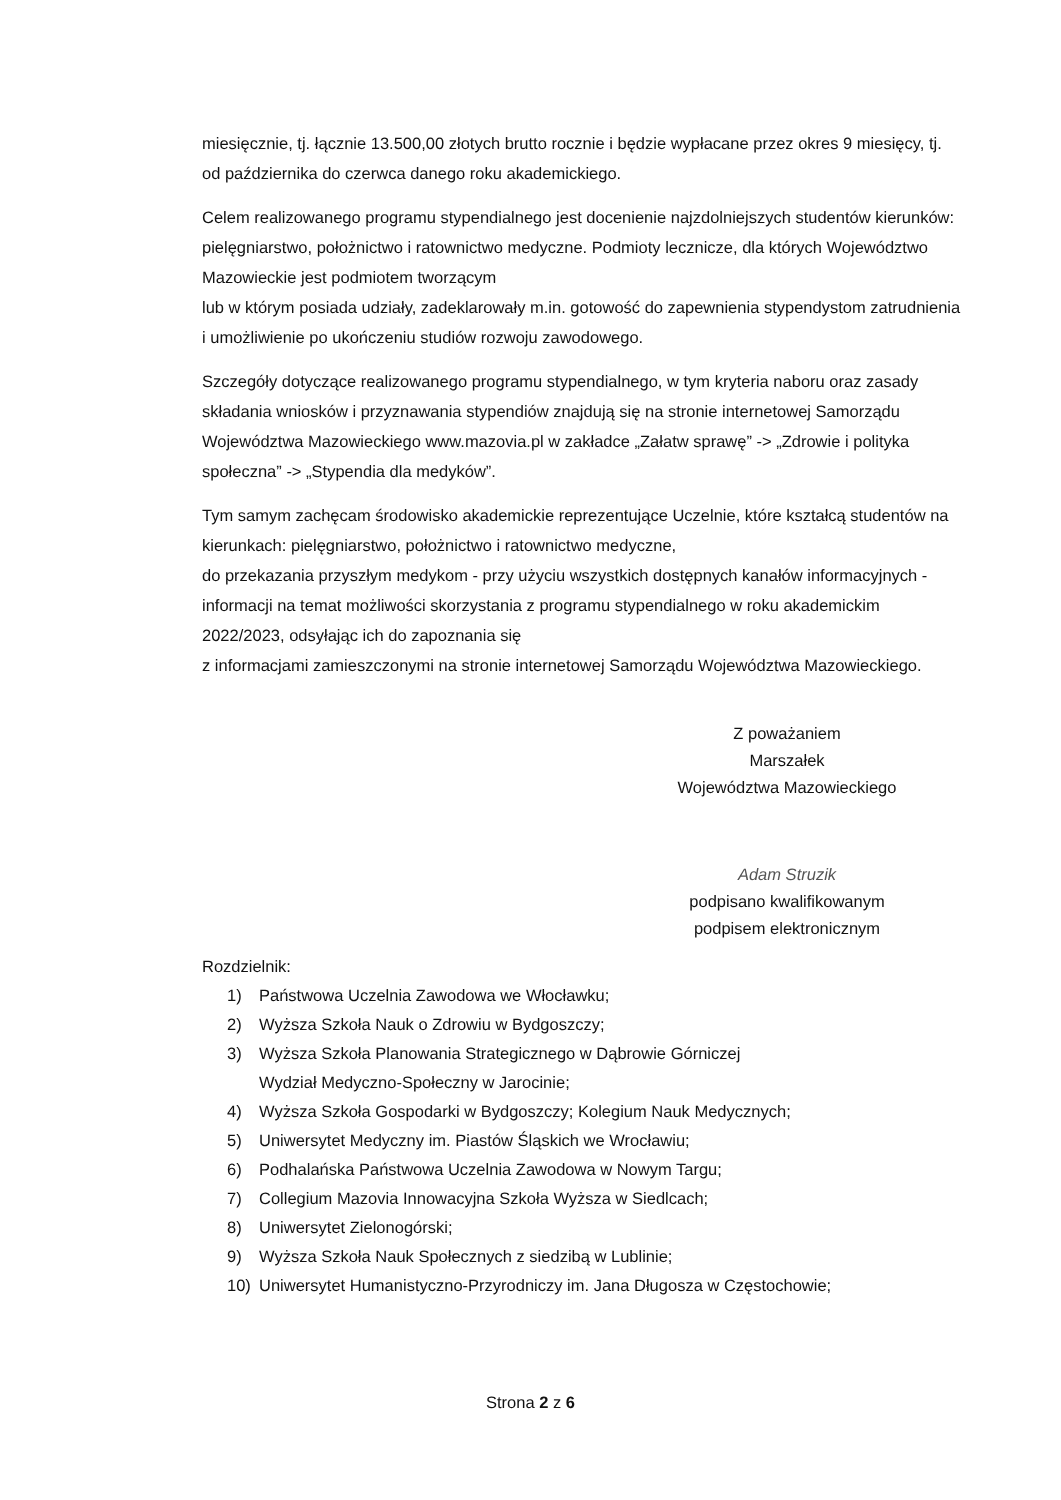miesięcznie, tj. łącznie 13.500,00 złotych brutto rocznie i będzie wypłacane przez okres 9 miesięcy, tj. od października do czerwca danego roku akademickiego.
Celem realizowanego programu stypendialnego jest docenienie najzdolniejszych studentów kierunków: pielęgniarstwo, położnictwo i ratownictwo medyczne. Podmioty lecznicze, dla których Województwo Mazowieckie jest podmiotem tworzącym
lub w którym posiada udziały, zadeklarowały m.in. gotowość do zapewnienia stypendystom zatrudnienia i umożliwienie po ukończeniu studiów rozwoju zawodowego.
Szczegóły dotyczące realizowanego programu stypendialnego, w tym kryteria naboru oraz zasady składania wniosków i przyznawania stypendiów znajdują się na stronie internetowej Samorządu Województwa Mazowieckiego www.mazovia.pl w zakładce „Załatw sprawę” -> „Zdrowie i polityka społeczna” -> „Stypendia dla medyków”.
Tym samym zachęcam środowisko akademickie reprezentujące Uczelnie, które kształcą studentów na kierunkach: pielęgniarstwo, położnictwo i ratownictwo medyczne,
do przekazania przyszłym medykom - przy użyciu wszystkich dostępnych kanałów informacyjnych - informacji na temat możliwości skorzystania z programu stypendialnego w roku akademickim 2022/2023, odsyłając ich do zapoznania się
z informacjami zamieszczonymi na stronie internetowej Samorządu Województwa Mazowieckiego.
Z poważaniem
Marszałek
Województwa Mazowieckiego
Adam Struzik
podpisano kwalifikowanym
podpisem elektronicznym
Rozdzielnik:
1) Państwowa Uczelnia Zawodowa we Włocławku;
2) Wyższa Szkoła Nauk o Zdrowiu w Bydgoszczy;
3) Wyższa Szkoła Planowania Strategicznego w Dąbrowie Górniczej
Wydział Medyczno-Społeczny w Jarocinie;
4) Wyższa Szkoła Gospodarki w Bydgoszczy; Kolegium Nauk Medycznych;
5) Uniwersytet Medyczny im. Piastów Śląskich we Wrocławiu;
6) Podhalańska Państwowa Uczelnia Zawodowa w Nowym Targu;
7) Collegium Mazovia Innowacyjna Szkoła Wyższa w Siedlcach;
8) Uniwersytet Zielonogórski;
9) Wyższa Szkoła Nauk Społecznych z siedzibą w Lublinie;
10) Uniwersytet Humanistyczno-Przyrodniczy im. Jana Długosza w Częstochowie;
Strona 2 z 6